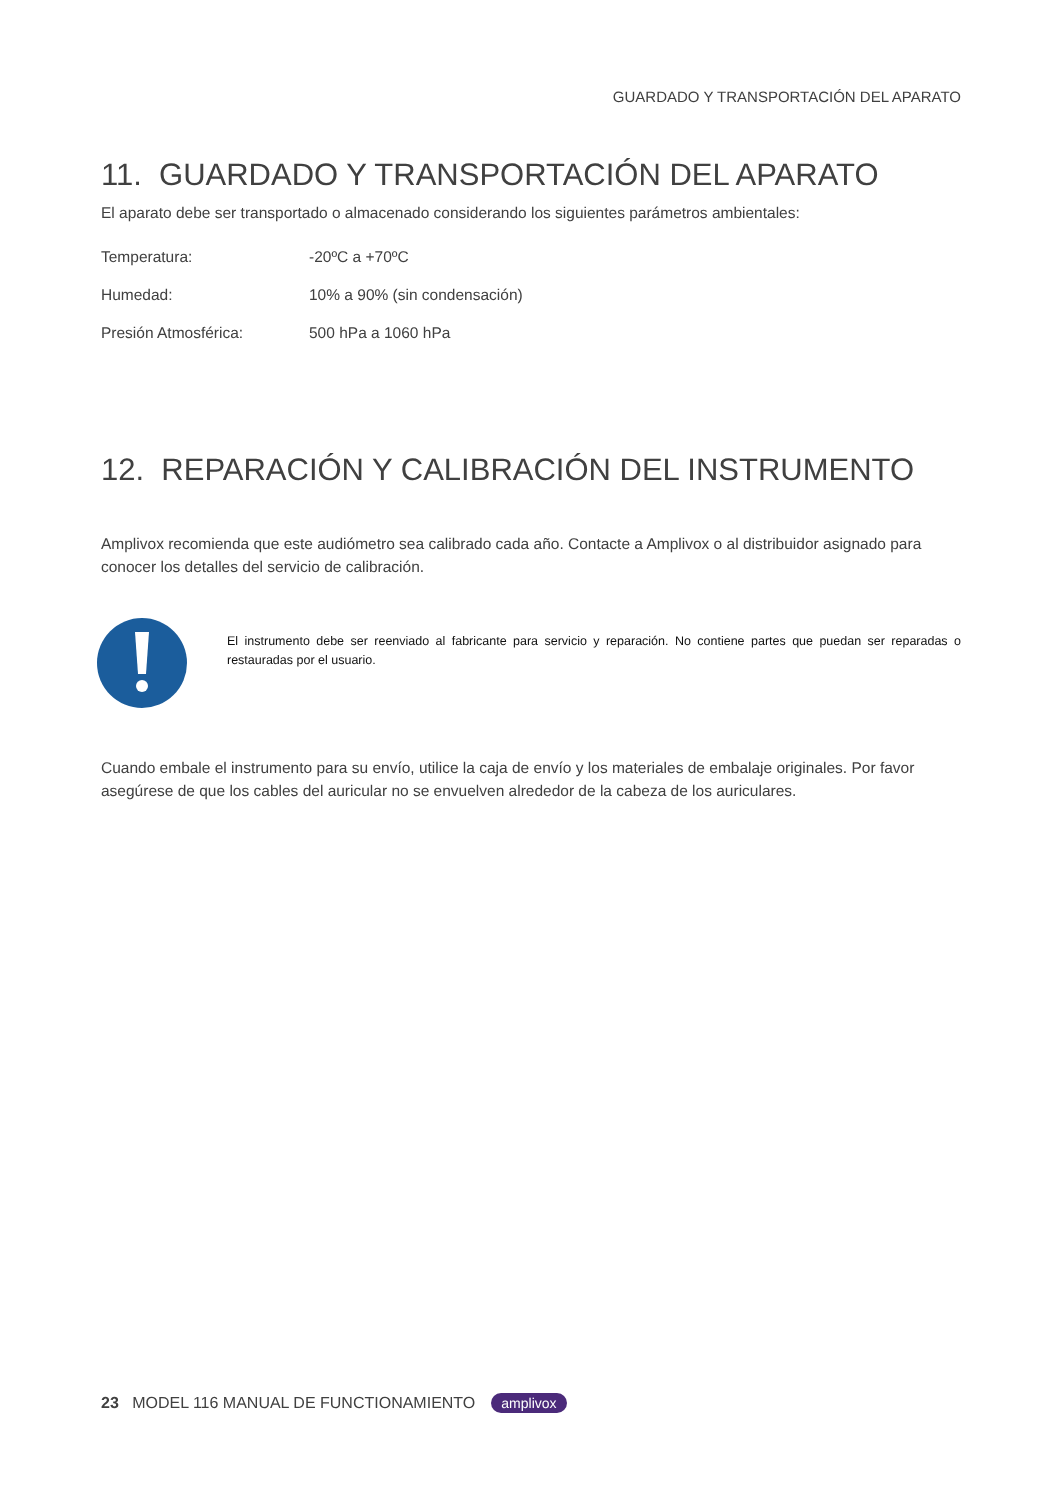GUARDADO Y TRANSPORTACIÓN DEL APARATO
11. GUARDADO Y TRANSPORTACIÓN DEL APARATO
El aparato debe ser transportado o almacenado considerando los siguientes parámetros ambientales:
| Temperatura: | -20ºC a +70ºC |
| Humedad: | 10% a 90% (sin condensación) |
| Presión Atmosférica: | 500 hPa a 1060 hPa |
12. REPARACIÓN Y CALIBRACIÓN DEL INSTRUMENTO
Amplivox recomienda que este audiómetro sea calibrado cada año. Contacte a Amplivox o al distribuidor asignado para conocer los detalles del servicio de calibración.
El instrumento debe ser reenviado al fabricante para servicio y reparación. No contiene partes que puedan ser reparadas o restauradas por el usuario.
Cuando embale el instrumento para su envío, utilice la caja de envío y los materiales de embalaje originales. Por favor asegúrese de que los cables del auricular no se envuelven alrededor de la cabeza de los auriculares.
23 MODEL 116 MANUAL DE FUNCTIONAMIENTO amplivox